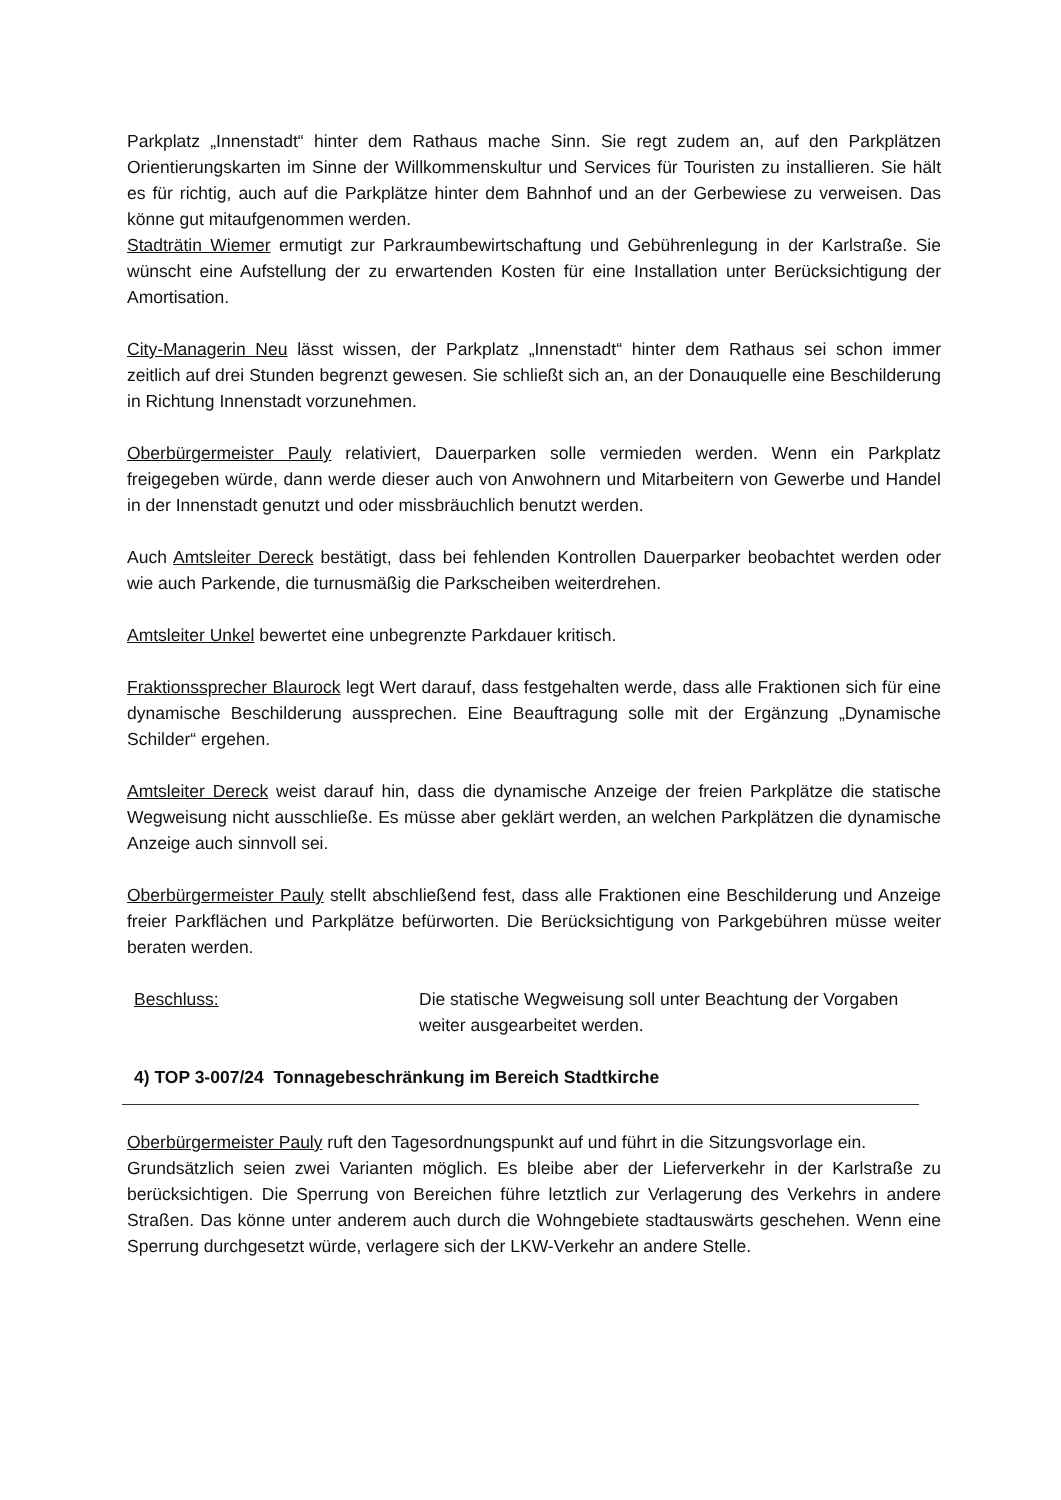Parkplatz „Innenstadt“ hinter dem Rathaus mache Sinn. Sie regt zudem an, auf den Parkplätzen Orientierungskarten im Sinne der Willkommenskultur und Services für Touristen zu installieren. Sie hält es für richtig, auch auf die Parkplätze hinter dem Bahnhof und an der Gerbewiese zu verweisen. Das könne gut mitaufgenommen werden.
Stadträtin Wiemer ermutigt zur Parkraumbewirtschaftung und Gebührenlegung in der Karlstraße. Sie wünscht eine Aufstellung der zu erwartenden Kosten für eine Installation unter Berücksichtigung der Amortisation.
City-Managerin Neu lässt wissen, der Parkplatz „Innenstadt“ hinter dem Rathaus sei schon immer zeitlich auf drei Stunden begrenzt gewesen. Sie schließt sich an, an der Donauquelle eine Beschilderung in Richtung Innenstadt vorzunehmen.
Oberbürgermeister Pauly relativiert, Dauerparken solle vermieden werden. Wenn ein Parkplatz freigegeben würde, dann werde dieser auch von Anwohnern und Mitarbeitern von Gewerbe und Handel in der Innenstadt genutzt und oder missbräuchlich benutzt werden.
Auch Amtsleiter Dereck bestätigt, dass bei fehlenden Kontrollen Dauerparker beobachtet werden oder wie auch Parkende, die turnusmäßig die Parkscheiben weiterdrehen.
Amtsleiter Unkel bewertet eine unbegrenzte Parkdauer kritisch.
Fraktionssprecher Blaurock legt Wert darauf, dass festgehalten werde, dass alle Fraktionen sich für eine dynamische Beschilderung aussprechen. Eine Beauftragung solle mit der Ergänzung „Dynamische Schilder“ ergehen.
Amtsleiter Dereck weist darauf hin, dass die dynamische Anzeige der freien Parkplätze die statische Wegweisung nicht ausschließe. Es müsse aber geklärt werden, an welchen Parkplätzen die dynamische Anzeige auch sinnvoll sei.
Oberbürgermeister Pauly stellt abschließend fest, dass alle Fraktionen eine Beschilderung und Anzeige freier Parkflächen und Parkplätze befürworten. Die Berücksichtigung von Parkgebühren müsse weiter beraten werden.
Beschluss: Die statische Wegweisung soll unter Beachtung der Vorgaben weiter ausgearbeitet werden.
4) TOP 3-007/24 Tonnagebeschränkung im Bereich Stadtkirche
Oberbürgermeister Pauly ruft den Tagesordnungspunkt auf und führt in die Sitzungsvorlage ein.
Grundsätzlich seien zwei Varianten möglich. Es bleibe aber der Lieferverkehr in der Karlstraße zu berücksichtigen. Die Sperrung von Bereichen führe letztlich zur Verlagerung des Verkehrs in andere Straßen. Das könne unter anderem auch durch die Wohngebiete stadtauswärts geschehen. Wenn eine Sperrung durchgesetzt würde, verlagere sich der LKW-Verkehr an andere Stelle.